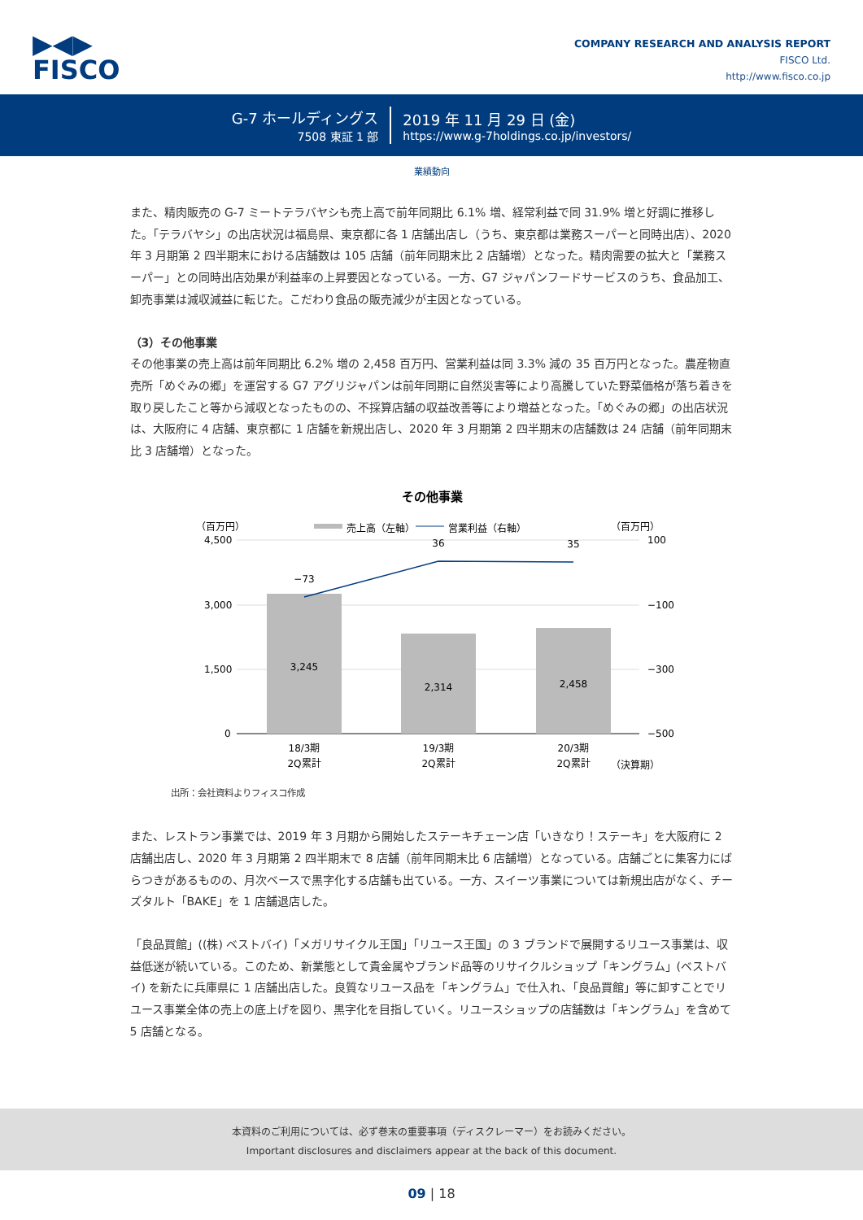▶◀▶
FISCO
COMPANY RESEARCH AND ANALYSIS REPORT
FISCO Ltd.
http://www.fisco.co.jp
G-7 ホールディングス
7508 東証 1 部
2019 年 11 月 29 日 (金)
https://www.g-7holdings.co.jp/investors/
業績動向
また、精肉販売の G-7 ミートテラバヤシも売上高で前年同期比 6.1% 増、経常利益で同 31.9% 増と好調に推移した。「テラバヤシ」の出店状況は福島県、東京都に各 1 店舗出店し（うち、東京都は業務スーパーと同時出店）、2020 年 3 月期第 2 四半期末における店舗数は 105 店舗（前年同期末比 2 店舗増）となった。精肉需要の拡大と「業務スーパー」との同時出店効果が利益率の上昇要因となっている。一方、G7 ジャパンフードサービスのうち、食品加工、卸売事業は減収減益に転じた。こだわり食品の販売減少が主因となっている。
（3）その他事業
その他事業の売上高は前年同期比 6.2% 増の 2,458 百万円、営業利益は同 3.3% 減の 35 百万円となった。農産物直売所「めぐみの郷」を運営する G7 アグリジャパンは前年同期に自然災害等により高騰していた野菜価格が落ち着きを取り戻したこと等から減収となったものの、不採算店舗の収益改善等により増益となった。「めぐみの郷」の出店状況は、大阪府に 4 店舗、東京都に 1 店舗を新規出店し、2020 年 3 月期第 2 四半期末の店舗数は 24 店舗（前年同期末比 3 店舗増）となった。
その他事業
（百万円）
（百万円）
売上高（左軸）
営業利益（右軸）
4,500
3,000
1,500
0
100
−100
−300
−500
3,245
2,314
2,458
−73
36
35
18/3期
2Q累計
19/3期
2Q累計
20/3期
2Q累計
（決算期）
出所：会社資料よりフィスコ作成
また、レストラン事業では、2019 年 3 月期から開始したステーキチェーン店「いきなり！ステーキ」を大阪府に 2 店舗出店し、2020 年 3 月期第 2 四半期末で 8 店舗（前年同期末比 6 店舗増）となっている。店舗ごとに集客力にばらつきがあるものの、月次ベースで黒字化する店舗も出ている。一方、スイーツ事業については新規出店がなく、チーズタルト「BAKE」を 1 店舗退店した。
「良品買館」((株) ベストバイ)「メガリサイクル王国」「リユース王国」の 3 ブランドで展開するリユース事業は、収益低迷が続いている。このため、新業態として貴金属やブランド品等のリサイクルショップ「キングラム」(ベストバイ) を新たに兵庫県に 1 店舗出店した。良質なリユース品を「キングラム」で仕入れ、「良品買館」等に卸すことでリユース事業全体の売上の底上げを図り、黒字化を目指していく。リユースショップの店舗数は「キングラム」を含めて 5 店舗となる。
本資料のご利用については、必ず巻末の重要事項（ディスクレーマー）をお読みください。
Important disclosures and disclaimers appear at the back of this document.
09 | 18